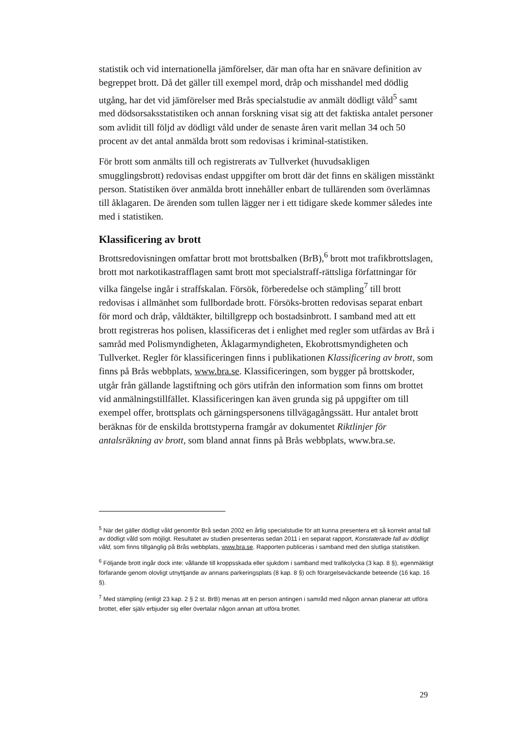statistik och vid internationella jämförelser, där man ofta har en snävare definition av begreppet brott. Då det gäller till exempel mord, dråp och misshandel med dödlig utgång, har det vid jämförelser med Brås specialstudie av anmält dödligt våld<sup>5</sup> samt med dödsorsaksstatistiken och annan forskning visat sig att det faktiska antalet personer som avlidit till följd av dödligt våld under de senaste åren varit mellan 34 och 50 procent av det antal anmälda brott som redovisas i kriminal-statistiken.
För brott som anmälts till och registrerats av Tullverket (huvudsakligen smugglingsbrott) redovisas endast uppgifter om brott där det finns en skäligen misstänkt person. Statistiken över anmälda brott innehåller enbart de tullärenden som överlämnas till åklagaren. De ärenden som tullen lägger ner i ett tidigare skede kommer således inte med i statistiken.
Klassificering av brott
Brottsredovisningen omfattar brott mot brottsbalken (BrB),<sup>6</sup> brott mot trafikbrottslagen, brott mot narkotikastrafflagen samt brott mot specialstraff-rättsliga författningar för vilka fängelse ingår i straffskalan. Försök, förberedelse och stämpling<sup>7</sup> till brott redovisas i allmänhet som fullbordade brott. Försöks-brotten redovisas separat enbart för mord och dråp, våldtäkter, biltillgrepp och bostadsinbrott. I samband med att ett brott registreras hos polisen, klassificeras det i enlighet med regler som utfärdas av Brå i samråd med Polismyndigheten, Åklagarmyndigheten, Ekobrottsmyndigheten och Tullverket. Regler för klassificeringen finns i publikationen Klassificering av brott, som finns på Brås webbplats, www.bra.se. Klassificeringen, som bygger på brottskoder, utgår från gällande lagstiftning och görs utifrån den information som finns om brottet vid anmälningstillfället. Klassificeringen kan även grunda sig på uppgifter om till exempel offer, brottsplats och gärningspersonens tillvägagångssätt. Hur antalet brott beräknas för de enskilda brottstyperna framgår av dokumentet Riktlinjer för antalsräkning av brott, som bland annat finns på Brås webbplats, www.bra.se.
<sup>5</sup> När det gäller dödligt våld genomför Brå sedan 2002 en årlig specialstudie för att kunna presentera ett så korrekt antal fall av dödligt våld som möjligt. Resultatet av studien presenteras sedan 2011 i en separat rapport, Konstaterade fall av dödligt våld, som finns tillgänglig på Brås webbplats, www.bra.se. Rapporten publiceras i samband med den slutliga statistiken.
<sup>6</sup> Följande brott ingår dock inte: vållande till kroppsskada eller sjukdom i samband med trafikolycka (3 kap. 8 §), egenmäktigt förfarande genom olovligt utnyttjande av annans parkeringsplats (8 kap. 8 §) och förargelseväckande beteende (16 kap. 16 §).
<sup>7</sup> Med stämpling (enligt 23 kap. 2 § 2 st. BrB) menas att en person antingen i samråd med någon annan planerar att utföra brottet, eller själv erbjuder sig eller övertalar någon annan att utföra brottet.
29